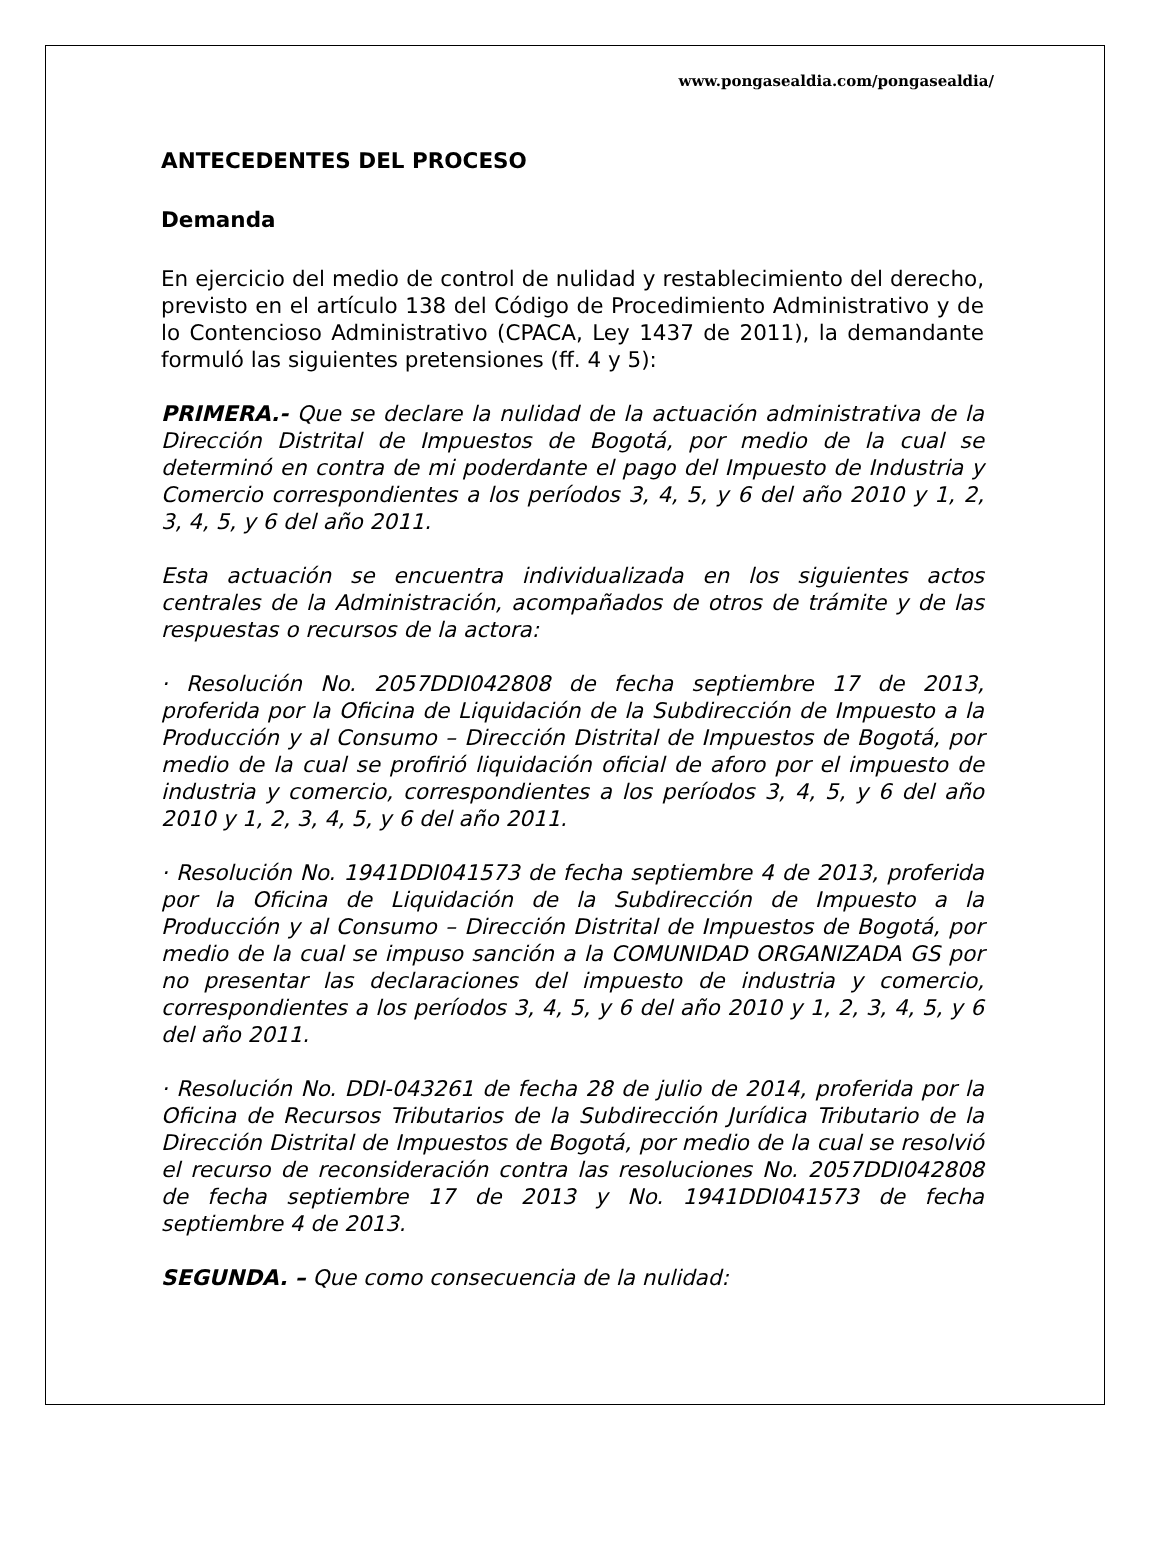www.pongasealdia.com/pongasealdia/
ANTECEDENTES DEL PROCESO
Demanda
En ejercicio del medio de control de nulidad y restablecimiento del derecho, previsto en el artículo 138 del Código de Procedimiento Administrativo y de lo Contencioso Administrativo (CPACA, Ley 1437 de 2011), la demandante formuló las siguientes pretensiones (ff. 4 y 5):
PRIMERA.- Que se declare la nulidad de la actuación administrativa de la Dirección Distrital de Impuestos de Bogotá, por medio de la cual se determinó en contra de mi poderdante el pago del Impuesto de Industria y Comercio correspondientes a los períodos 3, 4, 5, y 6 del año 2010 y 1, 2, 3, 4, 5, y 6 del año 2011.
Esta actuación se encuentra individualizada en los siguientes actos centrales de la Administración, acompañados de otros de trámite y de las respuestas o recursos de la actora:
· Resolución No. 2057DDI042808 de fecha septiembre 17 de 2013, proferida por la Oficina de Liquidación de la Subdirección de Impuesto a la Producción y al Consumo – Dirección Distrital de Impuestos de Bogotá, por medio de la cual se profirió liquidación oficial de aforo por el impuesto de industria y comercio, correspondientes a los períodos 3, 4, 5, y 6 del año 2010 y 1, 2, 3, 4, 5, y 6 del año 2011.
· Resolución No. 1941DDI041573 de fecha septiembre 4 de 2013, proferida por la Oficina de Liquidación de la Subdirección de Impuesto a la Producción y al Consumo – Dirección Distrital de Impuestos de Bogotá, por medio de la cual se impuso sanción a la COMUNIDAD ORGANIZADA GS por no presentar las declaraciones del impuesto de industria y comercio, correspondientes a los períodos 3, 4, 5, y 6 del año 2010 y 1, 2, 3, 4, 5, y 6 del año 2011.
· Resolución No. DDI-043261 de fecha 28 de julio de 2014, proferida por la Oficina de Recursos Tributarios de la Subdirección Jurídica Tributario de la Dirección Distrital de Impuestos de Bogotá, por medio de la cual se resolvió el recurso de reconsideración contra las resoluciones No. 2057DDI042808 de fecha septiembre 17 de 2013 y No. 1941DDI041573 de fecha septiembre 4 de 2013.
SEGUNDA. – Que como consecuencia de la nulidad: